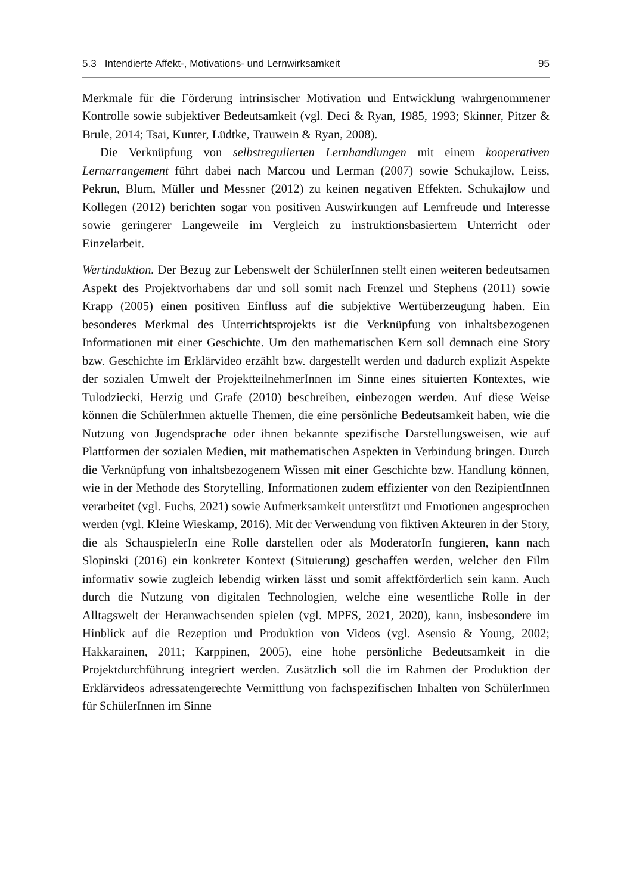5.3 Intendierte Affekt-, Motivations- und Lernwirksamkeit 95
Merkmale für die Förderung intrinsischer Motivation und Entwicklung wahrgenommener Kontrolle sowie subjektiver Bedeutsamkeit (vgl. Deci & Ryan, 1985, 1993; Skinner, Pitzer & Brule, 2014; Tsai, Kunter, Lüdtke, Trauwein & Ryan, 2008).
Die Verknüpfung von selbstregulierten Lernhandlungen mit einem kooperativen Lernarrangement führt dabei nach Marcou und Lerman (2007) sowie Schukajlow, Leiss, Pekrun, Blum, Müller und Messner (2012) zu keinen negativen Effekten. Schukajlow und Kollegen (2012) berichten sogar von positiven Auswirkungen auf Lernfreude und Interesse sowie geringerer Langeweile im Vergleich zu instruktionsbasiertem Unterricht oder Einzelarbeit.
Wertinduktion. Der Bezug zur Lebenswelt der SchülerInnen stellt einen weiteren bedeutsamen Aspekt des Projektvorhabens dar und soll somit nach Frenzel und Stephens (2011) sowie Krapp (2005) einen positiven Einfluss auf die subjektive Wertüberzeugung haben. Ein besonderes Merkmal des Unterrichtsprojekts ist die Verknüpfung von inhaltsbezogenen Informationen mit einer Geschichte. Um den mathematischen Kern soll demnach eine Story bzw. Geschichte im Erklärvideo erzählt bzw. dargestellt werden und dadurch explizit Aspekte der sozialen Umwelt der ProjektteilnehmerInnen im Sinne eines situierten Kontextes, wie Tulodziecki, Herzig und Grafe (2010) beschreiben, einbezogen werden. Auf diese Weise können die SchülerInnen aktuelle Themen, die eine persönliche Bedeutsamkeit haben, wie die Nutzung von Jugendsprache oder ihnen bekannte spezifische Darstellungsweisen, wie auf Plattformen der sozialen Medien, mit mathematischen Aspekten in Verbindung bringen. Durch die Verknüpfung von inhaltsbezogenem Wissen mit einer Geschichte bzw. Handlung können, wie in der Methode des Storytelling, Informationen zudem effizienter von den RezipientInnen verarbeitet (vgl. Fuchs, 2021) sowie Aufmerksamkeit unterstützt und Emotionen angesprochen werden (vgl. Kleine Wieskamp, 2016). Mit der Verwendung von fiktiven Akteuren in der Story, die als SchauspielerIn eine Rolle darstellen oder als ModeratorIn fungieren, kann nach Slopinski (2016) ein konkreter Kontext (Situierung) geschaffen werden, welcher den Film informativ sowie zugleich lebendig wirken lässt und somit affektförderlich sein kann. Auch durch die Nutzung von digitalen Technologien, welche eine wesentliche Rolle in der Alltagswelt der Heranwachsenden spielen (vgl. MPFS, 2021, 2020), kann, insbesondere im Hinblick auf die Rezeption und Produktion von Videos (vgl. Asensio & Young, 2002; Hakkarainen, 2011; Karppinen, 2005), eine hohe persönliche Bedeutsamkeit in die Projektdurchführung integriert werden. Zusätzlich soll die im Rahmen der Produktion der Erklärvideos adressatengerechte Vermittlung von fachspezifischen Inhalten von SchülerInnen für SchülerInnen im Sinne